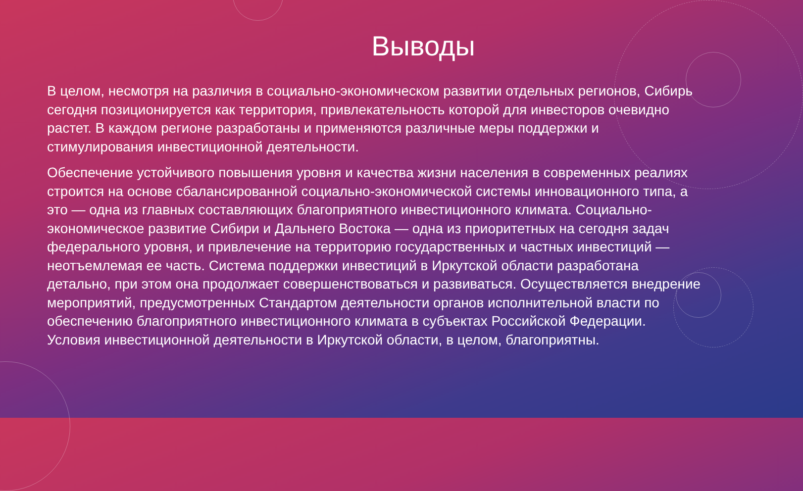Выводы
В целом, несмотря на различия в социально-экономическом развитии отдельных регионов, Сибирь сегодня позиционируется как территория, привлекательность которой для инвесторов очевидно растет. В каждом регионе разработаны и применяются различные меры поддержки и стимулирования инвестиционной деятельности.
Обеспечение устойчивого повышения уровня и качества жизни населения в современных реалиях строится на основе сбалансированной социально-экономической системы инновационного типа, а это — одна из главных составляющих благоприятного инвестиционного климата. Социально-экономическое развитие Сибири и Дальнего Востока — одна из приоритетных на сегодня задач федерального уровня, и привлечение на территорию государственных и частных инвестиций — неотъемлемая ее часть. Система поддержки инвестиций в Иркутской области разработана детально, при этом она продолжает совершенствоваться и развиваться. Осуществляется внедрение мероприятий, предусмотренных Стандартом деятельности органов исполнительной власти по обеспечению благоприятного инвестиционного климата в субъектах Российской Федерации. Условия инвестиционной деятельности в Иркутской области, в целом, благоприятны.